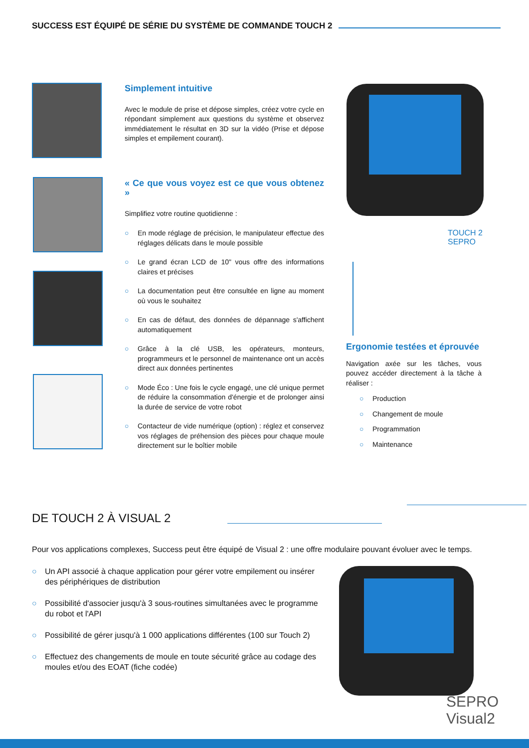SUCCESS EST ÉQUIPÉ DE SÉRIE DU SYSTÈME DE COMMANDE TOUCH 2
Simplement intuitive
Avec le module de prise et dépose simples, créez votre cycle en répondant simplement aux questions du système et observez immédiatement le résultat en 3D sur la vidéo (Prise et dépose simples et empilement courant).
« Ce que vous voyez est ce que vous obtenez »
Simplifiez votre routine quotidienne :
○ En mode réglage de précision, le manipulateur effectue des réglages délicats dans le moule possible
○ Le grand écran LCD de 10" vous offre des informations claires et précises
○ La documentation peut être consultée en ligne au moment où vous le souhaitez
○ En cas de défaut, des données de dépannage s'affichent automatiquement
○ Grâce à la clé USB, les opérateurs, monteurs, programmeurs et le personnel de maintenance ont un accès direct aux données pertinentes
○ Mode Éco : Une fois le cycle engagé, une clé unique permet de réduire la consommation d'énergie et de prolonger ainsi la durée de service de votre robot
○ Contacteur de vide numérique (option) : réglez et conservez vos réglages de préhension des pièces pour chaque moule directement sur le boîtier mobile
TOUCH 2
SEPRO
Ergonomie testées et éprouvée
Navigation axée sur les tâches, vous pouvez accéder directement à la tâche à réaliser :
○ Production
○ Changement de moule
○ Programmation
○ Maintenance
DE TOUCH 2 À VISUAL 2
Pour vos applications complexes, Success peut être équipé de Visual 2 : une offre modulaire pouvant évoluer avec le temps.
○ Un API associé à chaque application pour gérer votre empilement ou insérer des périphériques de distribution
○ Possibilité d'associer jusqu'à 3 sous-routines simultanées avec le programme du robot et l'API
○ Possibilité de gérer jusqu'à 1 000 applications différentes (100 sur Touch 2)
○ Effectuez des changements de moule en toute sécurité grâce au codage des moules et/ou des EOAT (fiche codée)
SEPRO Visual2